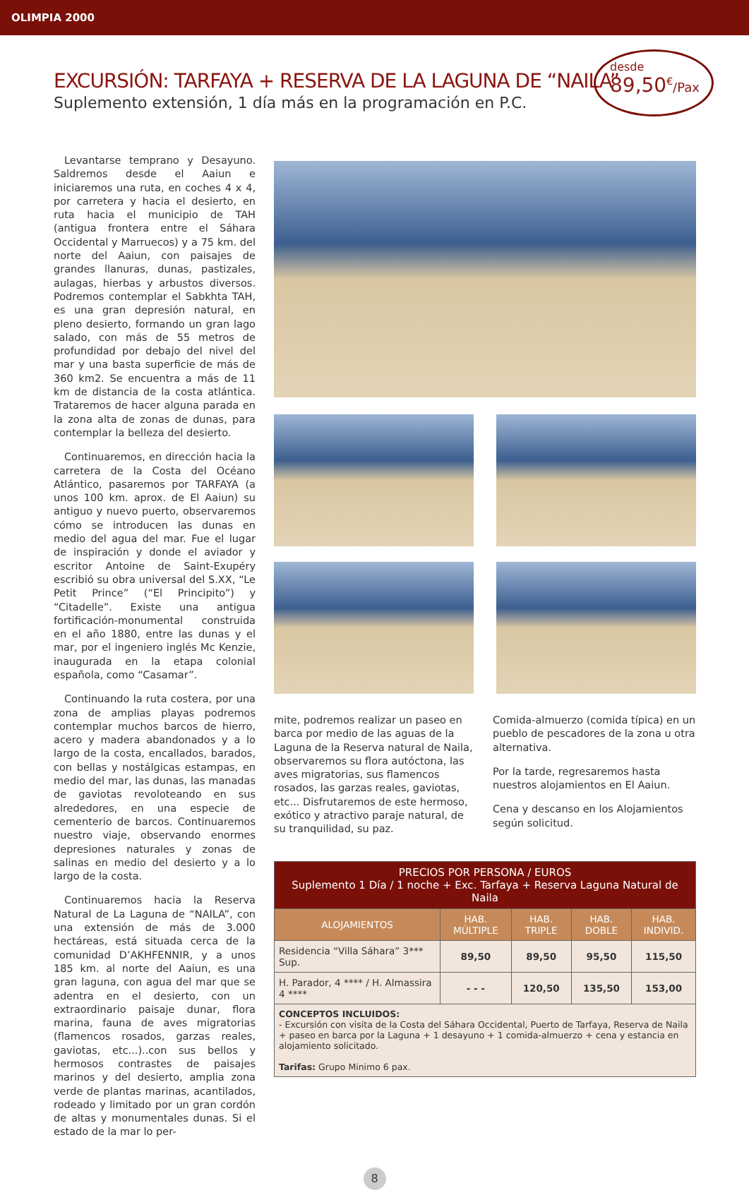OLIMPIA 2000
EXCURSIÓN: TARFAYA + RESERVA DE LA LAGUNA DE “NAILA”
Suplemento extensión, 1 día más en la programación en P.C.
desde
89,50<sup>€</sup>/Pax
Levantarse temprano y Desayuno. Saldremos desde el Aaiun e iniciaremos una ruta, en coches 4 x 4, por carretera y hacia el desierto, en ruta hacia el municipio de TAH (antigua frontera entre el Sáhara Occidental y Marruecos) y a 75 km. del norte del Aaiun, con paisajes de grandes llanuras, dunas, pastizales, aulagas, hierbas y arbustos diversos. Podremos contemplar el Sabkhta TAH, es una gran depresión natural, en pleno desierto, formando un gran lago salado, con más de 55 metros de profundidad por debajo del nivel del mar y una basta superficie de más de 360 km2. Se encuentra a más de 11 km de distancia de la costa atlántica. Trataremos de hacer alguna parada en la zona alta de zonas de dunas, para contemplar la belleza del desierto.
Continuaremos, en dirección hacia la carretera de la Costa del Océano Atlántico, pasaremos por TARFAYA (a unos 100 km. aprox. de El Aaiun) su antiguo y nuevo puerto, observaremos cómo se introducen las dunas en medio del agua del mar. Fue el lugar de inspiración y donde el aviador y escritor Antoine de Saint-Exupéry escribió su obra universal del S.XX, “Le Petit Prince” (“El Principito”) y “Citadelle”. Existe una antigua fortificación-monumental construida en el año 1880, entre las dunas y el mar, por el ingeniero inglés Mc Kenzie, inaugurada en la etapa colonial española, como “Casamar”.
Continuando la ruta costera, por una zona de amplias playas podremos contemplar muchos barcos de hierro, acero y madera abandonados y a lo largo de la costa, encallados, barados, con bellas y nostálgicas estampas, en medio del mar, las dunas, las manadas de gaviotas revoloteando en sus alrededores, en una especie de cementerio de barcos. Continuaremos nuestro viaje, observando enormes depresiones naturales y zonas de salinas en medio del desierto y a lo largo de la costa.
Continuaremos hacia la Reserva Natural de La Laguna de “NAILA”, con una extensión de más de 3.000 hectáreas, está situada cerca de la comunidad D’AKHFENNIR, y a unos 185 km. al norte del Aaiun, es una gran laguna, con agua del mar que se adentra en el desierto, con un extraordinario paisaje dunar, flora marina, fauna de aves migratorias (flamencos rosados, garzas reales, gaviotas, etc...)..con sus bellos y hermosos contrastes de paisajes marinos y del desierto, amplia zona verde de plantas marinas, acantilados, rodeado y limitado por un gran cordón de altas y monumentales dunas. Si el estado de la mar lo per-
mite, podremos realizar un paseo en barca por medio de las aguas de la Laguna de la Reserva natural de Naila, observaremos su flora autóctona, las aves migratorias, sus flamencos rosados, las garzas reales, gaviotas, etc... Disfrutaremos de este hermoso, exótico y atractivo paraje natural, de su tranquilidad, su paz.
Comida-almuerzo (comida típica) en un pueblo de pescadores de la zona u otra alternativa.
Por la tarde, regresaremos hasta nuestros alojamientos en El Aaiun.
Cena y descanso en los Alojamientos según solicitud.
| PRECIOS POR PERSONA / EUROS Suplemento 1 Día / 1 noche + Exc. Tarfaya + Reserva Laguna Natural de Naila | | | | |
| --- | --- | --- | --- | --- |
| ALOJAMIENTOS | HAB. MÚLTIPLE | HAB. TRIPLE | HAB. DOBLE | HAB. INDIVID. |
| Residencia “Villa Sáhara” 3*** Sup. | 89,50 | 89,50 | 95,50 | 115,50 |
| H. Parador, 4 **** / H. Almassira 4 **** | - - - | 120,50 | 135,50 | 153,00 |
| CONCEPTOS INCLUIDOS: - Excursión con visita de la Costa del Sáhara Occidental, Puerto de Tarfaya, Reserva de Naila + paseo en barca por la Laguna + 1 desayuno + 1 comida-almuerzo + cena y estancia en alojamiento solicitado. Tarifas: Grupo Minimo 6 pax. | | | | |
8